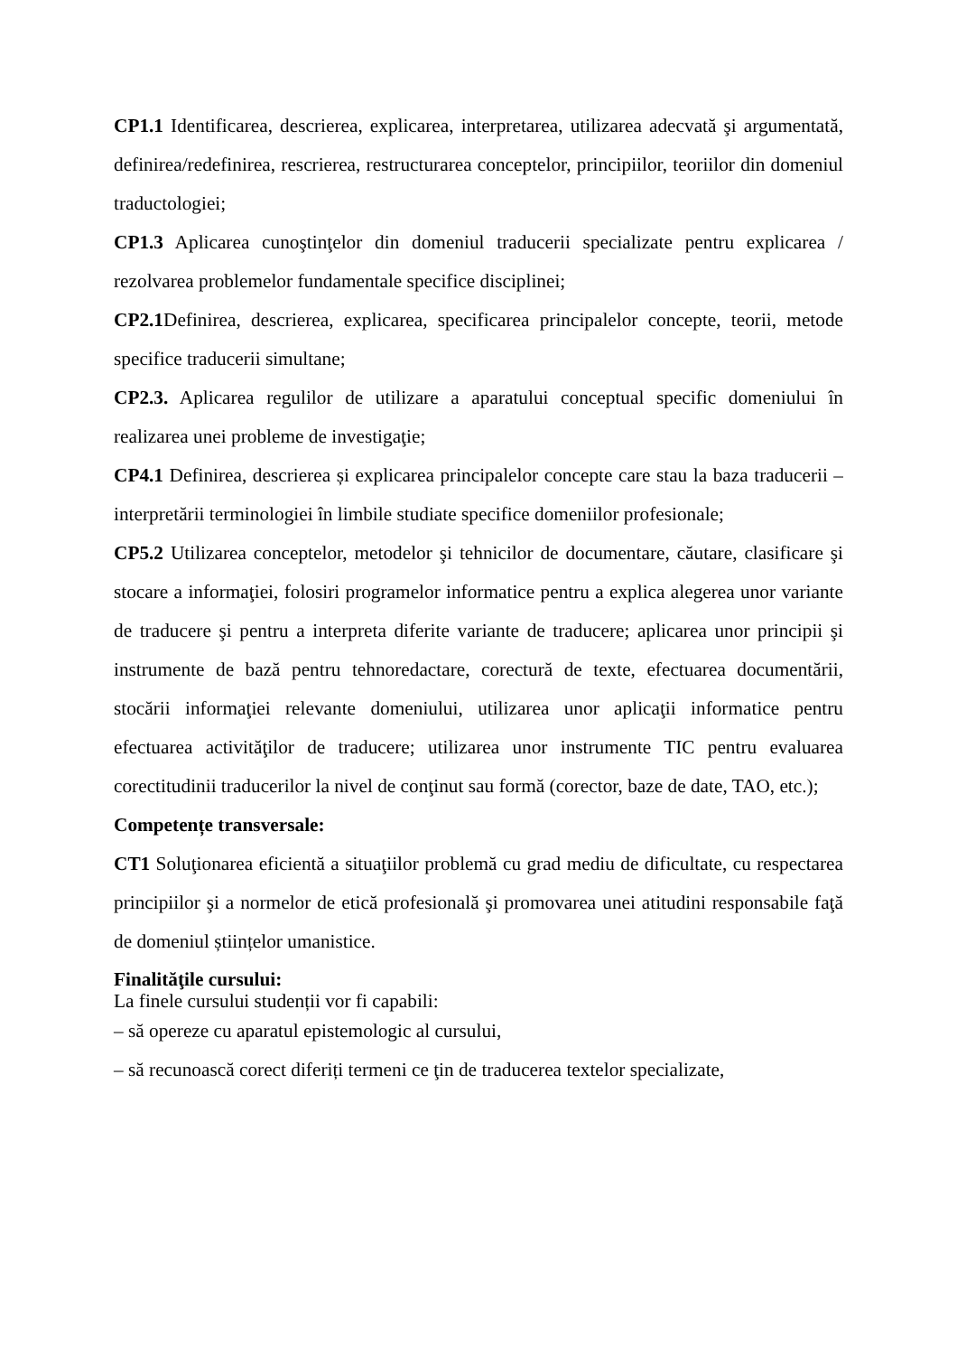CP1.1 Identificarea, descrierea, explicarea, interpretarea, utilizarea adecvată şi argumentată, definirea/redefinirea, rescrierea, restructurarea conceptelor, principiilor, teoriilor din domeniul traductologiei;
CP1.3 Aplicarea cunoştinţelor din domeniul traducerii specializate pentru explicarea / rezolvarea problemelor fundamentale specifice disciplinei;
CP2.1 Definirea, descrierea, explicarea, specificarea principalelor concepte, teorii, metode specifice traducerii simultane;
CP2.3. Aplicarea regulilor de utilizare a aparatului conceptual specific domeniului în realizarea unei probleme de investigaţie;
CP4.1 Definirea, descrierea și explicarea principalelor concepte care stau la baza traducerii –interpretării terminologiei în limbile studiate specifice domeniilor profesionale;
CP5.2 Utilizarea conceptelor, metodelor şi tehnicilor de documentare, căutare, clasificare şi stocare a informaţiei, folosiri programelor informatice pentru a explica alegerea unor variante de traducere şi pentru a interpreta diferite variante de traducere; aplicarea unor principii şi instrumente de bază pentru tehnoredactare, corectură de texte, efectuarea documentării, stocării informaţiei relevante domeniului, utilizarea unor aplicaţii informatice pentru efectuarea activităţilor de traducere; utilizarea unor instrumente TIC pentru evaluarea corectitudinii traducerilor la nivel de conţinut sau formă (corector, baze de date, TAO, etc.);
Competențe transversale:
CT1 Soluţionarea eficientă a situaţiilor problemă cu grad mediu de dificultate, cu respectarea principiilor şi a normelor de etică profesională şi promovarea unei atitudini responsabile faţă de domeniul științelor umanistice.
Finalităţile cursului:
La finele cursului studenții vor fi capabili:
– să opereze cu aparatul epistemologic al cursului,
– să recunoască corect diferiți termeni ce ţin de traducerea textelor specializate,